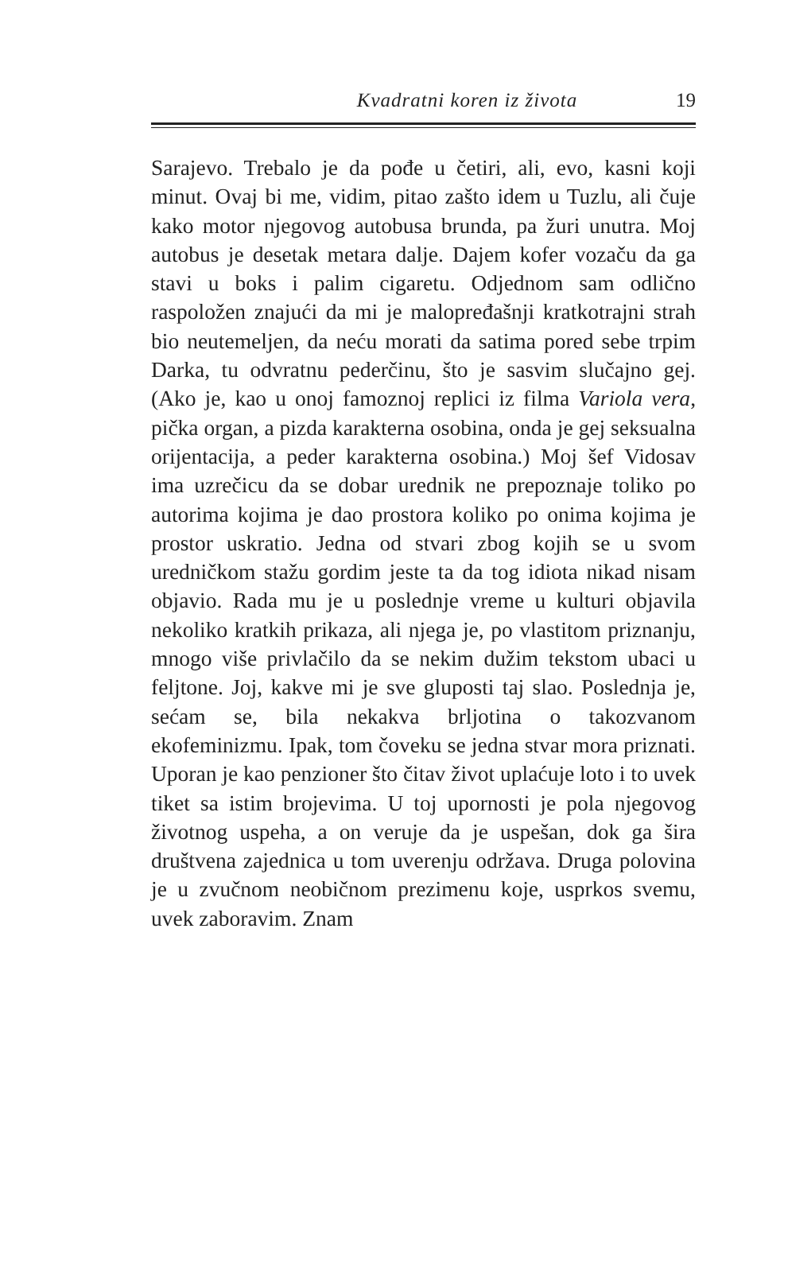Kvadratni koren iz života
19
Sarajevo. Trebalo je da pođe u četiri, ali, evo, kasni koji minut. Ovaj bi me, vidim, pitao zašto idem u Tuzlu, ali čuje kako motor njegovog autobusa brunda, pa žuri unutra. Moj autobus je desetak metara dalje. Dajem kofer vozaču da ga stavi u boks i palim cigaretu. Odjednom sam odlično raspoložen znajući da mi je malopređašnji kratkotrajni strah bio neutemeljen, da neću morati da satima pored sebe trpim Darka, tu odvratnu pederčinu, što je sasvim slučajno gej. (Ako je, kao u onoj famoznoj replici iz filma Variola vera, pička organ, a pizda karakterna osobina, onda je gej seksualna orijentacija, a peder karakterna osobina.) Moj šef Vidosav ima uzrečicu da se dobar urednik ne prepoznaje toliko po autorima kojima je dao prostora koliko po onima kojima je prostor uskratio. Jedna od stvari zbog kojih se u svom uredničkom stažu gordim jeste ta da tog idiota nikad nisam objavio. Rada mu je u poslednje vreme u kulturi objavila nekoliko kratkih prikaza, ali njega je, po vlastitom priznanju, mnogo više privlačilo da se nekim dužim tekstom ubaci u feljtone. Joj, kakve mi je sve gluposti taj slao. Poslednja je, sećam se, bila nekakva brljotina o takozvanom ekofeminizmu. Ipak, tom čoveku se jedna stvar mora priznati. Uporan je kao penzioner što čitav život uplaćuje loto i to uvek tiket sa istim brojevima. U toj upornosti je pola njegovog životnog uspeha, a on veruje da je uspešan, dok ga šira društvena zajednica u tom uverenju održava. Druga polovina je u zvučnom neobičnom prezimenu koje, usprkos svemu, uvek zaboravim. Znam